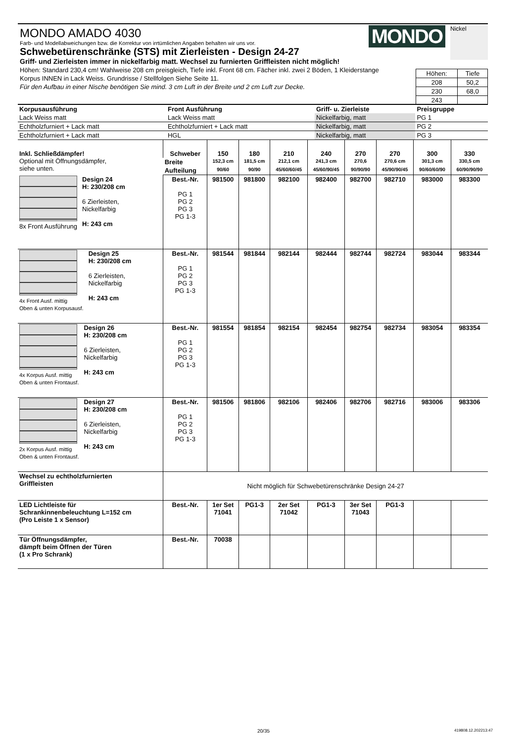MONDO AMADO 4030
Farb- und Modellabweichungen bzw. die Korrektur von irrtümlichen Angaben behalten wir uns vor.
Schwebetürenschränke (STS) mit Zierleisten - Design 24-27
Griff- und Zierleisten immer in nickelfarbig matt. Wechsel zu furnierten Griffleisten nicht möglich!
Höhen: Standard 230,4 cm! Wahlweise 208 cm preisgleich, Tiefe inkl. Front 68 cm. Fächer inkl. zwei 2 Böden, 1 Kleiderstange
Korpus INNEN in Lack Weiss. Grundrisse / Stellfolgen Siehe Seite 11.
Für den Aufbau in einer Nische benötigen Sie mind. 3 cm Luft in der Breite und 2 cm Luft zur Decke.
MONDO Nickel
| Höhen: | Tiefe |
| 208 | 50,2 |
| 230 | 68,0 |
| 243 | |
| Korpusausführung | Front Ausführung | Griff- u. Zierleiste | Preisgruppe |
| --- | --- | --- | --- |
| Lack Weiss matt | Lack Weiss matt | Nickelfarbig, matt | PG 1 |
| Echtholzfurniert + Lack matt | Echtholzfurniert + Lack matt | Nickelfarbig, matt | PG 2 |
| Echtholzfurniert + Lack matt | HGL | Nickelfarbig, matt | PG 3 |
| Inkl. Schließdämpfer! Optional mit Öffnungsdämpfer, siehe unten. | Schweber | 150 | 180 | 210 | 240 | 270 | 270 | 300 | 330 |
| | Breite | 152,3 cm | 181,5 cm | 212,1 cm | 241,3 cm | 270,6 | 270,6 cm | 301,3 cm | 330,5 cm |
| | Aufteilung | 90/60 | 90/90 | 45/60/60/45 | 45/60/90/45 | 90/90/90 | 45/90/90/45 | 90/60/60/90 | 60/90/90/90 |
| 8x Front Ausführung Design 24 H: 230/208 cm 6 Zierleisten, Nickelfarbig H: 243 cm | Best.-Nr. PG 1 PG 2 PG 3 PG 1-3 | 981500 | 981800 | 982100 | 982400 | 982700 | 982710 | 983000 | 983300 |
| 4x Front Ausf. mittig Oben & unten Korpusausf. Design 25 H: 230/208 cm 6 Zierleisten, Nickelfarbig H: 243 cm | Best.-Nr. PG 1 PG 2 PG 3 PG 1-3 | 981544 | 981844 | 982144 | 982444 | 982744 | 982724 | 983044 | 983344 |
| 4x Korpus Ausf. mittig Oben & unten Frontausf. Design 26 H: 230/208 cm 6 Zierleisten, Nickelfarbig H: 243 cm | Best.-Nr. PG 1 PG 2 PG 3 PG 1-3 | 981554 | 981854 | 982154 | 982454 | 982754 | 982734 | 983054 | 983354 |
| 2x Korpus Ausf. mittig Oben & unten Frontausf. Design 27 H: 230/208 cm 6 Zierleisten, Nickelfarbig H: 243 cm | Best.-Nr. PG 1 PG 2 PG 3 PG 1-3 | 981506 | 981806 | 982106 | 982406 | 982706 | 982716 | 983006 | 983306 |
| Wechsel zu echtholzfurnierten Griffleisten | Nicht möglich für Schwebetürenschränke Design 24-27 | | | | | | | | |
| LED Lichtleiste für Schrankinnenbeleuchtung L=152 cm (Pro Leiste 1 x Sensor) | Best.-Nr. | 1er Set 71041 | PG1-3 | 2er Set 71042 | PG1-3 | 3er Set 71043 | PG1-3 | | |
| Tür Öffnungsdämpfer, dämpft beim Öffnen der Türen (1 x Pro Schrank) | Best.-Nr. | 70038 | | | | | | | |
20/35 419808.12.202213:47